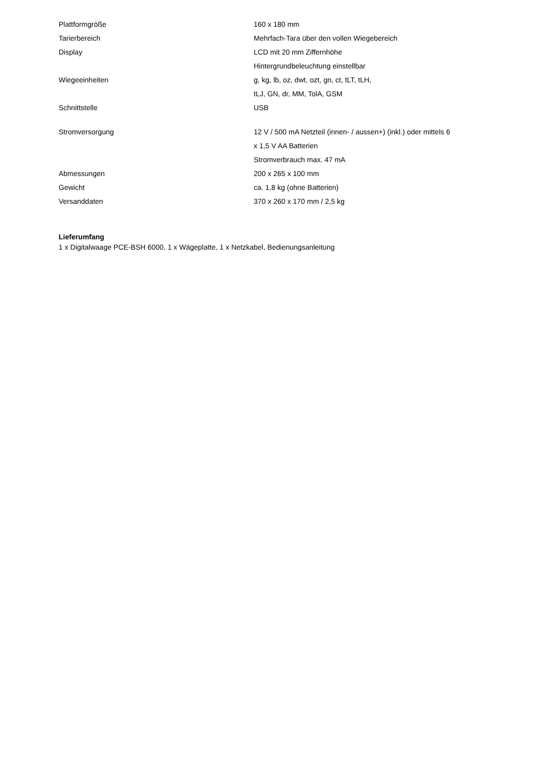| Plattformgröße | 160 x 180 mm |
| Tarierbereich | Mehrfach-Tara über den vollen Wiegebereich |
| Display | LCD mit 20 mm Ziffernhöhe |
| | Hintergrundbeleuchtung einstellbar |
| Wiegeeinheiten | g, kg, lb, oz, dwt, ozt, gn, ct, tLT, tLH, |
| | tLJ, GN, dr, MM, TolA, GSM |
| Schnittstelle | USB |
| Stromversorgung | 12 V / 500 mA Netzteil (innen- / aussen+) (inkl.) oder mittels 6 |
| | x 1,5 V AA Batterien |
| | Stromverbrauch max. 47 mA |
| Abmessungen | 200 x 265 x 100 mm |
| Gewicht | ca. 1,8 kg (ohne Batterien) |
| Versanddaten | 370 x 260 x 170 mm / 2,5 kg |
Lieferumfang
1 x Digitalwaage PCE-BSH 6000, 1 x Wägeplatte, 1 x Netzkabel, Bedienungsanleitung